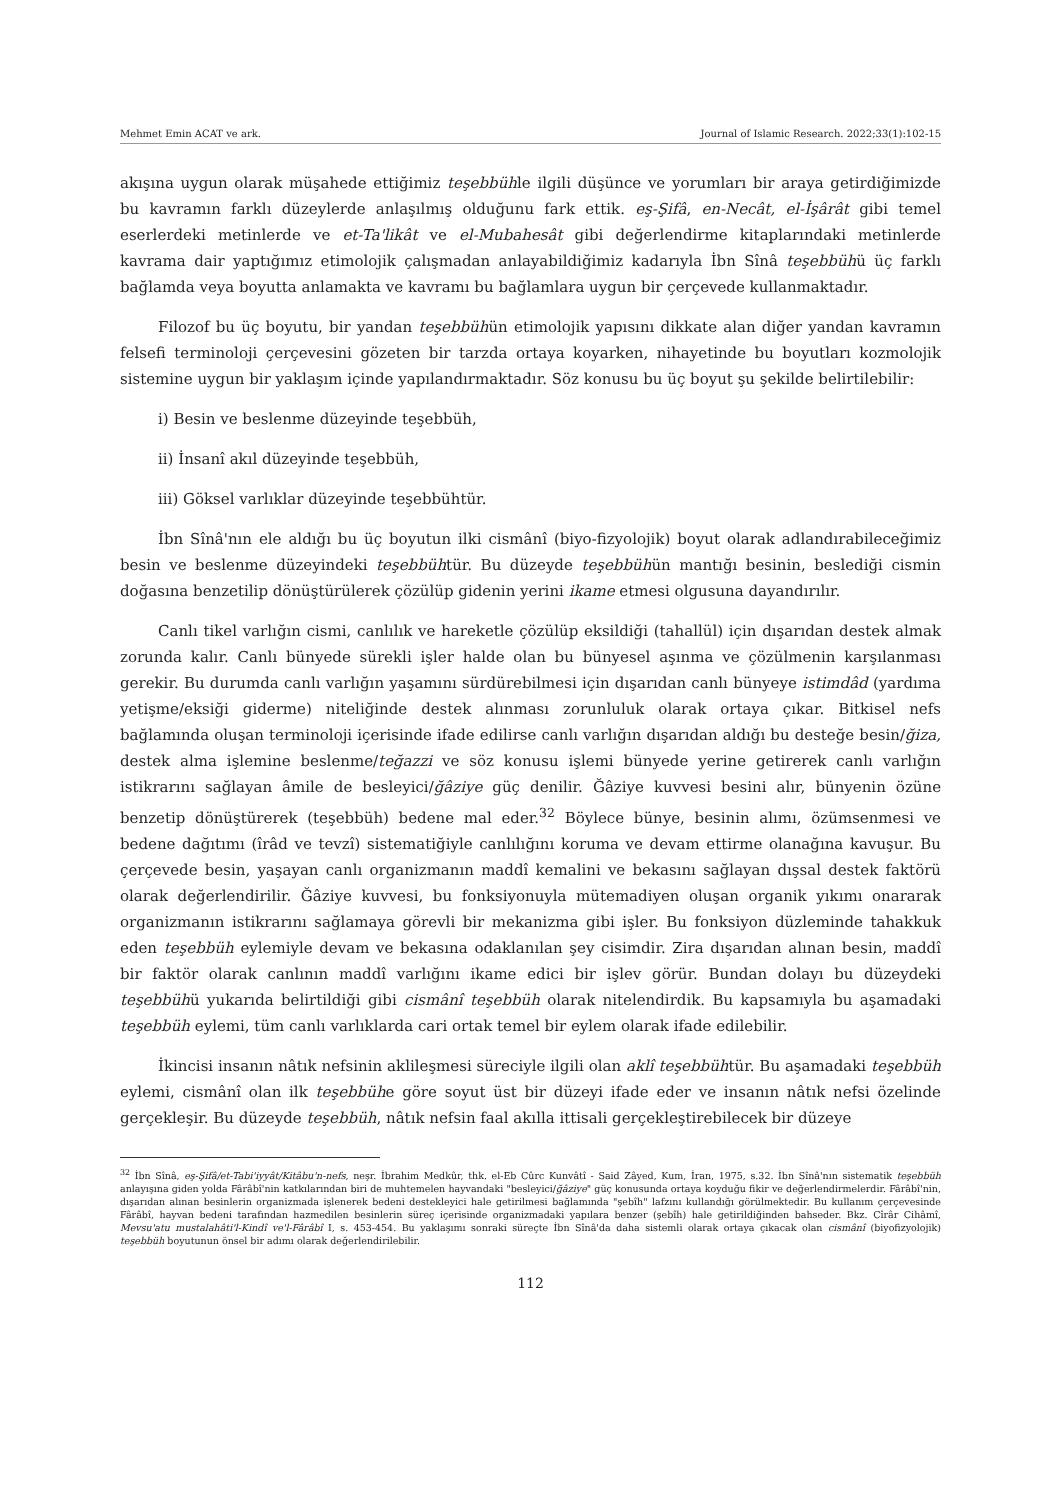Mehmet Emin ACAT ve ark. Journal of Islamic Research. 2022;33(1):102-15
akışına uygun olarak müşahede ettiğimiz teşebbühle ilgili düşünce ve yorumları bir araya getirdiğimizde bu kavramın farklı düzeylerde anlaşılmış olduğunu fark ettik. eş-Şifâ, en-Necât, el-İşârât gibi temel eserlerdeki metinlerde ve et-Ta'likât ve el-Mubahesât gibi değerlendirme kitaplarındaki metinlerde kavrama dair yaptığımız etimolojik çalışmadan anlayabildiğimiz kadarıyla İbn Sînâ teşebbühü üç farklı bağlamda veya boyutta anlamakta ve kavramı bu bağlamlara uygun bir çerçevede kullanmaktadır.
Filozof bu üç boyutu, bir yandan teşebbühün etimolojik yapısını dikkate alan diğer yandan kavramın felsefi terminoloji çerçevesini gözeten bir tarzda ortaya koyarken, nihayetinde bu boyutları kozmolojik sistemine uygun bir yaklaşım içinde yapılandırmaktadır. Söz konusu bu üç boyut şu şekilde belirtilebilir:
i) Besin ve beslenme düzeyinde teşebbüh,
ii) İnsanî akıl düzeyinde teşebbüh,
iii) Göksel varlıklar düzeyinde teşebbühtür.
İbn Sînâ'nın ele aldığı bu üç boyutun ilki cismânî (biyo-fizyolojik) boyut olarak adlandırabileceğimiz besin ve beslenme düzeyindeki teşebbühtür. Bu düzeyde teşebbühün mantığı besinin, beslediği cismin doğasına benzetilip dönüştürülerek çözülüp gidenin yerini ikame etmesi olgusuna dayandırılır.
Canlı tikel varlığın cismi, canlılık ve hareketle çözülüp eksildiği (tahallül) için dışarıdan destek almak zorunda kalır. Canlı bünyede sürekli işler halde olan bu bünyesel aşınma ve çözülmenin karşılanması gerekir. Bu durumda canlı varlığın yaşamını sürdürebilmesi için dışarıdan canlı bünyeye istimdâd (yardıma yetişme/eksiği giderme) niteliğinde destek alınması zorunluluk olarak ortaya çıkar. Bitkisel nefs bağlamında oluşan terminoloji içerisinde ifade edilirse canlı varlığın dışarıdan aldığı bu desteğe besin/ğiza, destek alma işlemine beslenme/teğazzi ve söz konusu işlemi bünyede yerine getirerek canlı varlığın istikrarını sağlayan âmile de besleyici/ğâziye güç denilir. Ğâziye kuvvesi besini alır, bünyenin özüne benzetip dönüştürerek (teşebbüh) bedene mal eder.<sup>32</sup> Böylece bünye, besinin alımı, özümsenmesi ve bedene dağıtımı (îrâd ve tevzî) sistematiğiyle canlılığını koruma ve devam ettirme olanağına kavuşur. Bu çerçevede besin, yaşayan canlı organizmanın maddî kemalini ve bekasını sağlayan dışsal destek faktörü olarak değerlendirilir. Ğâziye kuvvesi, bu fonksiyonuyla mütemadiyen oluşan organik yıkımı onararak organizmanın istikrarını sağlamaya görevli bir mekanizma gibi işler. Bu fonksiyon düzleminde tahakkuk eden teşebbüh eylemiyle devam ve bekasına odaklanılan şey cisimdir. Zira dışarıdan alınan besin, maddî bir faktör olarak canlının maddî varlığını ikame edici bir işlev görür. Bundan dolayı bu düzeydeki teşebbühü yukarıda belirtildiği gibi cismânî teşebbüh olarak nitelendirdik. Bu kapsamıyla bu aşamadaki teşebbüh eylemi, tüm canlı varlıklarda cari ortak temel bir eylem olarak ifade edilebilir.
İkincisi insanın nâtık nefsinin aklileşmesi süreciyle ilgili olan aklî teşebbühtür. Bu aşamadaki teşebbüh eylemi, cismânî olan ilk teşebbühe göre soyut üst bir düzeyi ifade eder ve insanın nâtık nefsi özelinde gerçekleşir. Bu düzeyde teşebbüh, nâtık nefsin faal akılla ittisali gerçekleştirebilecek bir düzeye
<sup>32</sup> İbn Sînâ, eş-Şifâ/et-Tabi'iyyât/Kitâbu'n-nefs, neşr. İbrahim Medkûr, thk. el-Eb Cûrc Kunvâtî - Said Zâyed, Kum, İran, 1975, s.32. İbn Sînâ'nın sistematik teşebbüh anlayışına giden yolda Fârâbî'nin katkılarından biri de muhtemelen hayvandaki "besleyici/ğâziye" güç konusunda ortaya koyduğu fikir ve değerlendirmelerdir. Fârâbî'nin, dışarıdan alınan besinlerin organizmada işlenerek bedeni destekleyici hale getirilmesi bağlamında "şebîh" lafzını kullandığı görülmektedir. Bu kullanım çerçevesinde Fârâbî, hayvan bedeni tarafından hazmedilen besinlerin süreç içerisinde organizmadaki yapılara benzer (şebîh) hale getirildiğinden bahseder. Bkz. Cîrâr Cihâmî, Mevsu'atu mustalahâti'l-Kindî ve'l-Fârâbî I, s. 453-454. Bu yaklaşımı sonraki süreçte İbn Sînâ'da daha sistemli olarak ortaya çıkacak olan cismânî (biyofizyolojik) teşebbüh boyutunun önsel bir adımı olarak değerlendirilebilir.
112